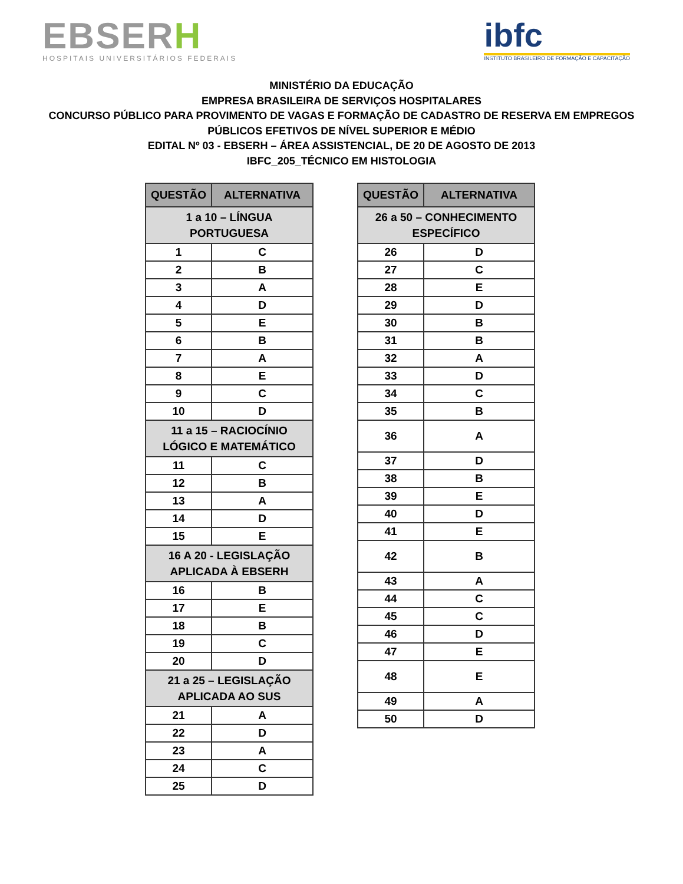EBSERH
HOSPITAIS UNIVERSITÁRIOS FEDERAIS
ibfc
INSTITUTO BRASILEIRO DE FORMAÇÃO E CAPACITAÇÃO
MINISTÉRIO DA EDUCAÇÃO
EMPRESA BRASILEIRA DE SERVIÇOS HOSPITALARES
CONCURSO PÚBLICO PARA PROVIMENTO DE VAGAS E FORMAÇÃO DE CADASTRO DE RESERVA EM EMPREGOS
PÚBLICOS EFETIVOS DE NÍVEL SUPERIOR E MÉDIO
EDITAL Nº 03 - EBSERH – ÁREA ASSISTENCIAL, DE 20 DE AGOSTO DE 2013
IBFC_205_TÉCNICO EM HISTOLOGIA
| QUESTÃO | ALTERNATIVA |
| --- | --- |
| 1 a 10 – LÍNGUA PORTUGUESA | |
| 1 | C |
| 2 | B |
| 3 | A |
| 4 | D |
| 5 | E |
| 6 | B |
| 7 | A |
| 8 | E |
| 9 | C |
| 10 | D |
| 11 a 15 – RACIOCÍNIO LÓGICO E MATEMÁTICO | |
| 11 | C |
| 12 | B |
| 13 | A |
| 14 | D |
| 15 | E |
| 16 A 20 - LEGISLAÇÃO APLICADA À EBSERH | |
| 16 | B |
| 17 | E |
| 18 | B |
| 19 | C |
| 20 | D |
| 21 a 25 – LEGISLAÇÃO APLICADA AO SUS | |
| 21 | A |
| 22 | D |
| 23 | A |
| 24 | C |
| 25 | D |
| QUESTÃO | ALTERNATIVA |
| --- | --- |
| 26 a 50 – CONHECIMENTO ESPECÍFICO | |
| 26 | D |
| 27 | C |
| 28 | E |
| 29 | D |
| 30 | B |
| 31 | B |
| 32 | A |
| 33 | D |
| 34 | C |
| 35 | B |
| 36 | A |
| 37 | D |
| 38 | B |
| 39 | E |
| 40 | D |
| 41 | E |
| 42 | B |
| 43 | A |
| 44 | C |
| 45 | C |
| 46 | D |
| 47 | E |
| 48 | E |
| 49 | A |
| 50 | D |